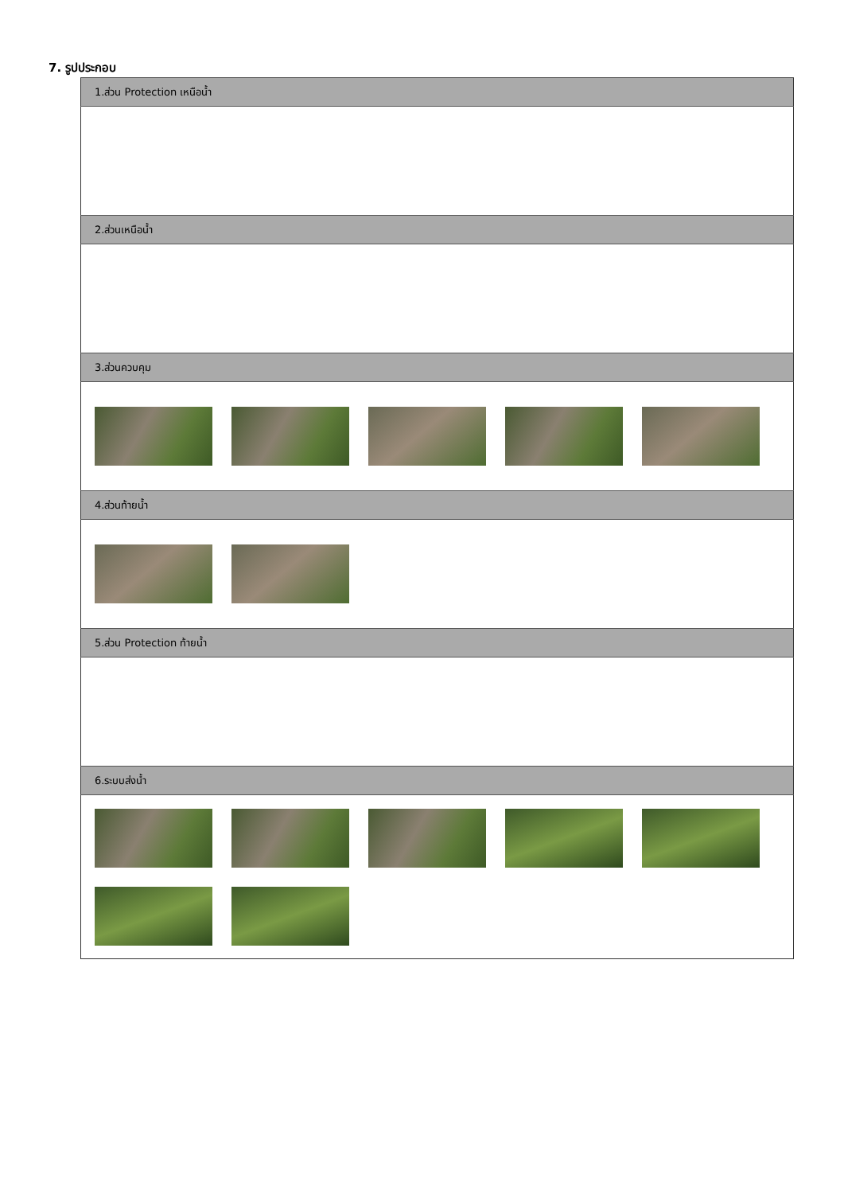7. รูปประกอบ
| 1.ส่วน Protection เหนือน้ำ |
| --- |
| 2.ส่วนเหนือน้ำ |
| 3.ส่วนควบคุม |
| 4.ส่วนท้ายน้ำ |
| 5.ส่วน Protection ท้ายน้ำ |
| 6.ระบบส่งน้ำ |